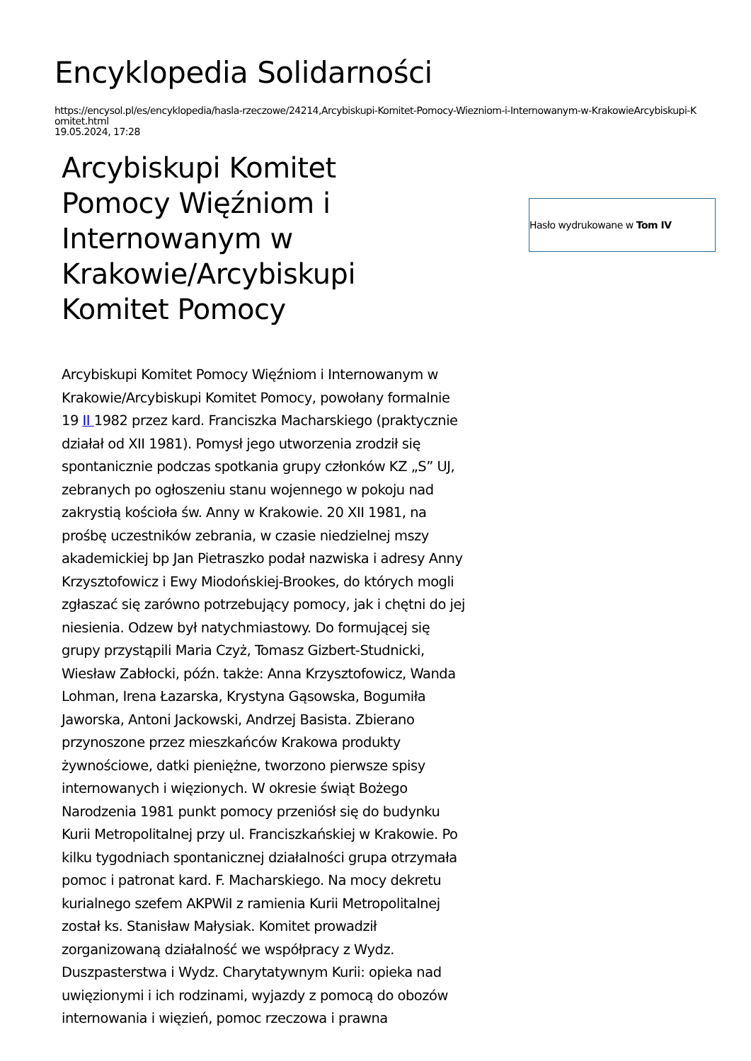Encyklopedia Solidarności
https://encysol.pl/es/encyklopedia/hasla-rzeczowe/24214,Arcybiskupi-Komitet-Pomocy-Wiezniom-i-Internowanym-w-KrakowieArcybiskupi-Komitet.html
19.05.2024, 17:28
Arcybiskupi Komitet Pomocy Więźniom i Internowanym w Krakowie/Arcybiskupi Komitet Pomocy
Hasło wydrukowane w Tom IV
Arcybiskupi Komitet Pomocy Więźniom i Internowanym w Krakowie/Arcybiskupi Komitet Pomocy, powołany formalnie 19 II 1982 przez kard. Franciszka Macharskiego (praktycznie działał od XII 1981). Pomysł jego utworzenia zrodził się spontanicznie podczas spotkania grupy członków KZ „S” UJ, zebranych po ogłoszeniu stanu wojennego w pokoju nad zakrystią kościoła św. Anny w Krakowie. 20 XII 1981, na prośbę uczestników zebrania, w czasie niedzielnej mszy akademickiej bp Jan Pietraszko podał nazwiska i adresy Anny Krzysztofowicz i Ewy Miodońskiej-Brookes, do których mogli zgłaszać się zarówno potrzebujący pomocy, jak i chętni do jej niesienia. Odzew był natychmiastowy. Do formującej się grupy przystąpili Maria Czyż, Tomasz Gizbert-Studnicki, Wiesław Zabłocki, późn. także: Anna Krzysztofowicz, Wanda Lohman, Irena Łazarska, Krystyna Gąsowska, Bogumiła Jaworska, Antoni Jackowski, Andrzej Basista. Zbierano przynoszone przez mieszkańców Krakowa produkty żywnościowe, datki pieniężne, tworzono pierwsze spisy internowanych i więzionych. W okresie świąt Bożego Narodzenia 1981 punkt pomocy przeniósł się do budynku Kurii Metropolitalnej przy ul. Franciszkańskiej w Krakowie. Po kilku tygodniach spontanicznej działalności grupa otrzymała pomoc i patronat kard. F. Macharskiego. Na mocy dekretu kurialnego szefem AKPWiI z ramienia Kurii Metropolitalnej został ks. Stanisław Małysiak. Komitet prowadził zorganizowaną działalność we współpracy z Wydz. Duszpasterstwa i Wydz. Charytatywnym Kurii: opieka nad uwięzionymi i ich rodzinami, wyjazdy z pomocą do obozów internowania i więzień, pomoc rzeczowa i prawna